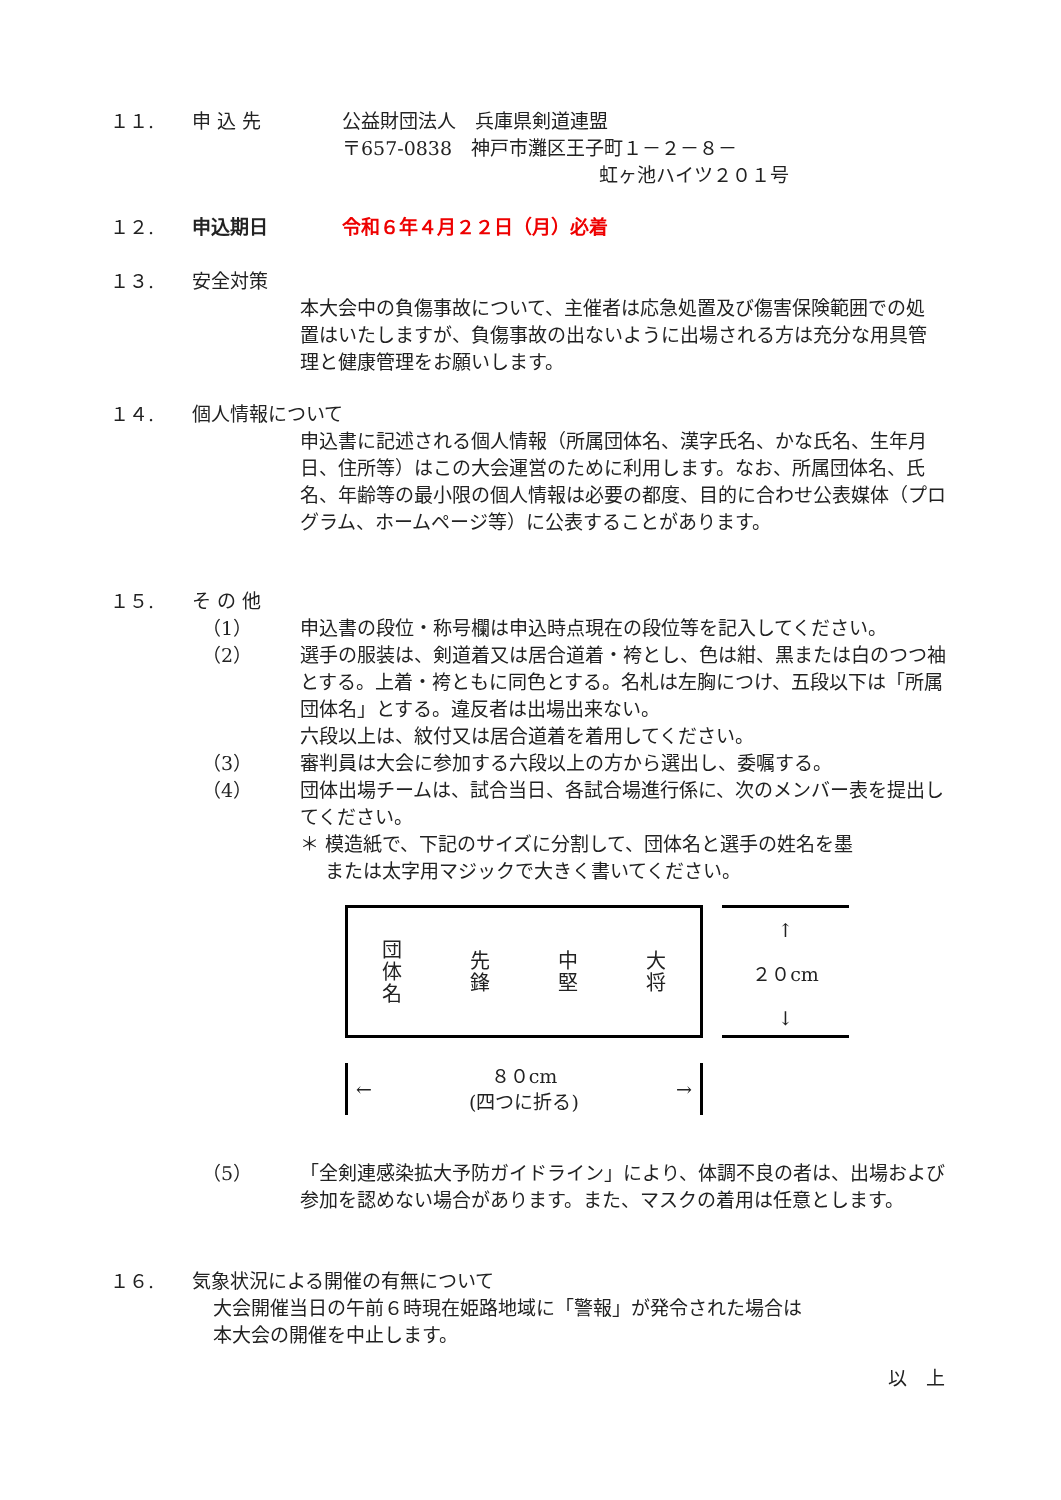１１. 申 込 先 公益財団法人　兵庫県剣道連盟
〒657-0838　神戸市灘区王子町１－２－８－
虹ヶ池ハイツ２０１号
１２. 申込期日 令和６年４月２２日（月）必着
１３. 安全対策
本大会中の負傷事故について、主催者は応急処置及び傷害保険範囲での処置はいたしますが、負傷事故の出ないように出場される方は充分な用具管理と健康管理をお願いします。
１４. 個人情報について
申込書に記述される個人情報（所属団体名、漢字氏名、かな氏名、生年月日、住所等）はこの大会運営のために利用します。なお、所属団体名、氏名、年齢等の最小限の個人情報は必要の都度、目的に合わせ公表媒体（プログラム、ホームページ等）に公表することがあります。
１５. そ の 他
（1） 申込書の段位・称号欄は申込時点現在の段位等を記入してください。
（2） 選手の服装は、剣道着又は居合道着・袴とし、色は紺、黒または白のつつ袖とする。上着・袴ともに同色とする。名札は左胸につけ、五段以下は「所属団体名」とする。違反者は出場出来ない。
六段以上は、紋付又は居合道着を着用してください。
（3） 審判員は大会に参加する六段以上の方から選出し、委嘱する。
（4） 団体出場チームは、試合当日、各試合場進行係に、次のメンバー表を提出してください。
＊ 模造紙で、下記のサイズに分割して、団体名と選手の姓名を墨
　 または太字用マジックで大きく書いてください。
団体名
先鋒
中堅
大将
↑
２０cm
↓
← ８０cm
(四つに折る) →
（5） 「全剣連感染拡大予防ガイドライン」により、体調不良の者は、出場および参加を認めない場合があります。また、マスクの着用は任意とします。
１６. 気象状況による開催の有無について
大会開催当日の午前６時現在姫路地域に「警報」が発令された場合は
本大会の開催を中止します。
以　上